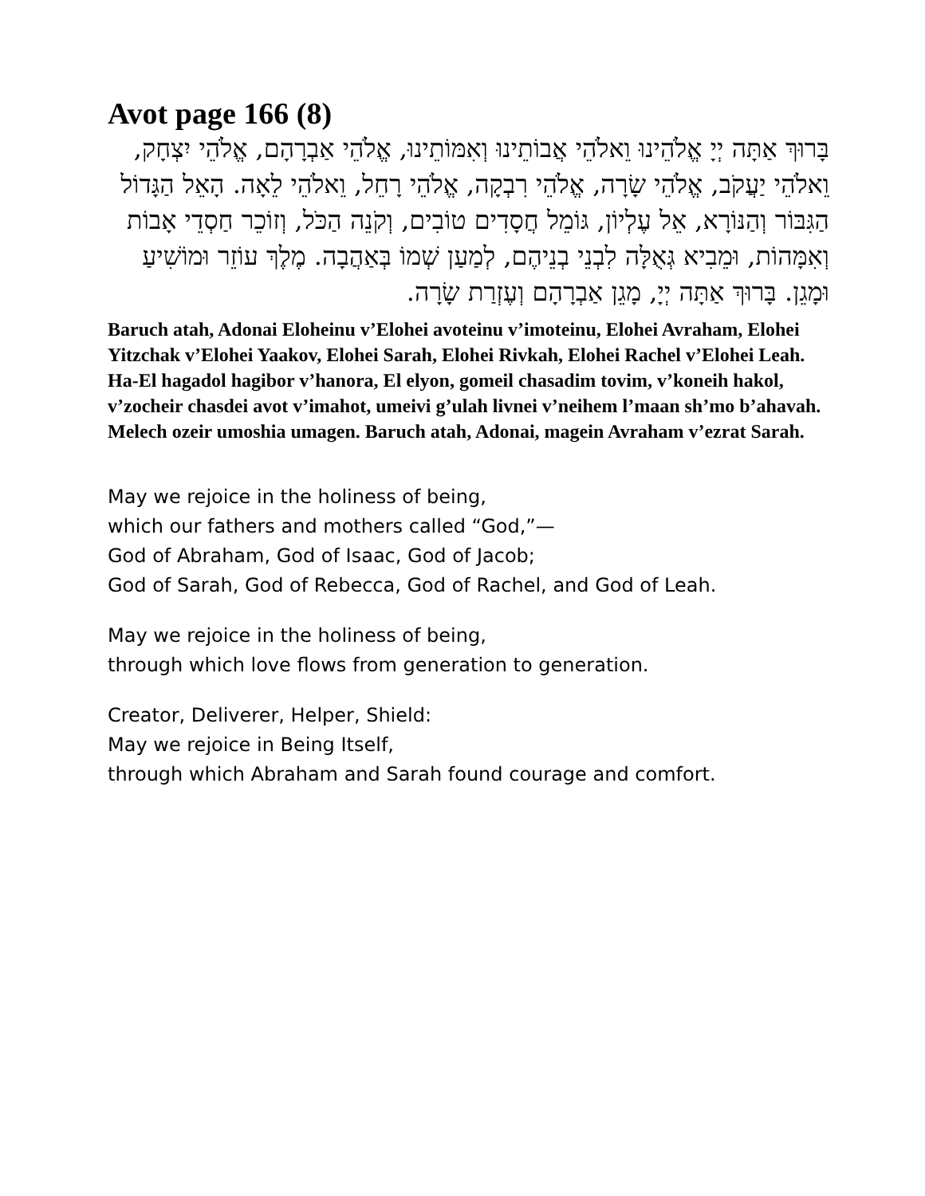Avot page 166 (8)
בָּרוּךְ אַתָּה יְיָ אֱלֹהֵינוּ וֵאלֹהֵי אֲבוֹתֵינוּ וְאִמּוֹתֵינוּ, אֱלֹהֵי אַבְרָהָם, אֱלֹהֵי יִצְחָק, וֵאלֹהֵי יַעֲקֹב, אֱלֹהֵי שָׂרָה, אֱלֹהֵי רִבְקָה, אֱלֹהֵי רָחֵל, וֵאלֹהֵי לֵאָה. הָאֵל הַגָּדוֹל הַגִּבּוֹר וְהַנּוֹרָא, אֵל עֶלְיוֹן, גּוֹמֵל חֲסָדִים טוֹבִים, וְקֹנֵה הַכֹּל, וְזוֹכֵר חַסְדֵי אָבוֹת וְאִמָּהוֹת, וּמֵבִיא גְּאֻלָּה לִבְנֵי בְנֵיהֶם, לְמַעַן שְׁמוֹ בְּאַהֲבָה. מֶלֶךְ עוֹזֵר וּמוֹשִׁיעַ וּמָגֵן. בָּרוּךְ אַתָּה יְיָ, מָגֵן אַבְרָהָם וְעֶזְרַת שָׂרָה.
Baruch atah, Adonai Eloheinu v’Elohei avoteinu v’imoteinu, Elohei Avraham, Elohei Yitzchak v’Elohei Yaakov, Elohei Sarah, Elohei Rivkah, Elohei Rachel v’Elohei Leah. Ha-El hagadol hagibor v’hanora, El elyon, gomeil chasadim tovim, v’koneih hakol, v’zocheir chasdei avot v’imahot, umeivi g’ulah livnei v’neihem l’maan sh’mo b’ahavah. Melech ozeir umoshia umagen. Baruch atah, Adonai, magein Avraham v’ezrat Sarah.
May we rejoice in the holiness of being,
which our fathers and mothers called “God,”—
God of Abraham, God of Isaac, God of Jacob;
God of Sarah, God of Rebecca, God of Rachel, and God of Leah.
May we rejoice in the holiness of being,
through which love flows from generation to generation.
Creator, Deliverer, Helper, Shield:
May we rejoice in Being Itself,
through which Abraham and Sarah found courage and comfort.